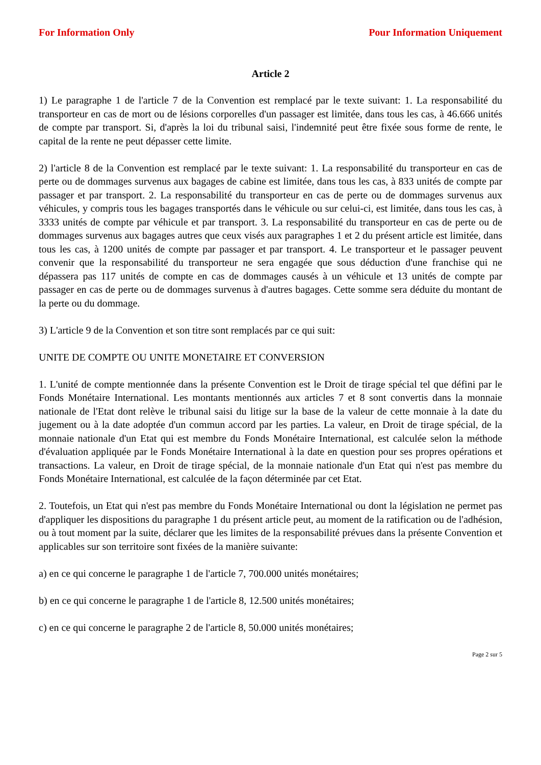For Information Only Pour Information Uniquement
Article 2
1) Le paragraphe 1 de l'article 7 de la Convention est remplacé par le texte suivant: 1. La responsabilité du transporteur en cas de mort ou de lésions corporelles d'un passager est limitée, dans tous les cas, à 46.666 unités de compte par transport. Si, d'après la loi du tribunal saisi, l'indemnité peut être fixée sous forme de rente, le capital de la rente ne peut dépasser cette limite.
2) l'article 8 de la Convention est remplacé par le texte suivant: 1. La responsabilité du transporteur en cas de perte ou de dommages survenus aux bagages de cabine est limitée, dans tous les cas, à 833 unités de compte par passager et par transport. 2. La responsabilité du transporteur en cas de perte ou de dommages survenus aux véhicules, y compris tous les bagages transportés dans le véhicule ou sur celui-ci, est limitée, dans tous les cas, à 3333 unités de compte par véhicule et par transport. 3. La responsabilité du transporteur en cas de perte ou de dommages survenus aux bagages autres que ceux visés aux paragraphes 1 et 2 du présent article est limitée, dans tous les cas, à 1200 unités de compte par passager et par transport. 4. Le transporteur et le passager peuvent convenir que la responsabilité du transporteur ne sera engagée que sous déduction d'une franchise qui ne dépassera pas 117 unités de compte en cas de dommages causés à un véhicule et 13 unités de compte par passager en cas de perte ou de dommages survenus à d'autres bagages. Cette somme sera déduite du montant de la perte ou du dommage.
3) L'article 9 de la Convention et son titre sont remplacés par ce qui suit:
UNITE DE COMPTE OU UNITE MONETAIRE ET CONVERSION
1. L'unité de compte mentionnée dans la présente Convention est le Droit de tirage spécial tel que défini par le Fonds Monétaire International. Les montants mentionnés aux articles 7 et 8 sont convertis dans la monnaie nationale de l'Etat dont relève le tribunal saisi du litige sur la base de la valeur de cette monnaie à la date du jugement ou à la date adoptée d'un commun accord par les parties. La valeur, en Droit de tirage spécial, de la monnaie nationale d'un Etat qui est membre du Fonds Monétaire International, est calculée selon la méthode d'évaluation appliquée par le Fonds Monétaire International à la date en question pour ses propres opérations et transactions. La valeur, en Droit de tirage spécial, de la monnaie nationale d'un Etat qui n'est pas membre du Fonds Monétaire International, est calculée de la façon déterminée par cet Etat.
2. Toutefois, un Etat qui n'est pas membre du Fonds Monétaire International ou dont la législation ne permet pas d'appliquer les dispositions du paragraphe 1 du présent article peut, au moment de la ratification ou de l'adhésion, ou à tout moment par la suite, déclarer que les limites de la responsabilité prévues dans la présente Convention et applicables sur son territoire sont fixées de la manière suivante:
a) en ce qui concerne le paragraphe 1 de l'article 7, 700.000 unités monétaires;
b) en ce qui concerne le paragraphe 1 de l'article 8, 12.500 unités monétaires;
c) en ce qui concerne le paragraphe 2 de l'article 8, 50.000 unités monétaires;
Page 2 sur 5